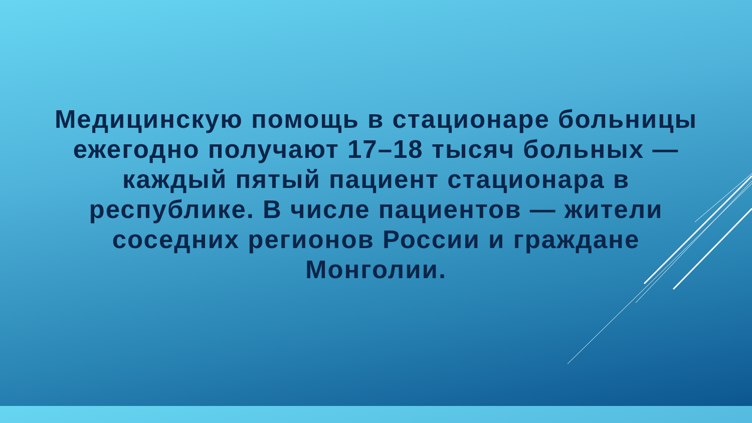Медицинскую помощь в стационаре больницы ежегодно получают 17–18 тысяч больных — каждый пятый пациент стационара в республике. В числе пациентов — жители соседних регионов России и граждане Монголии.